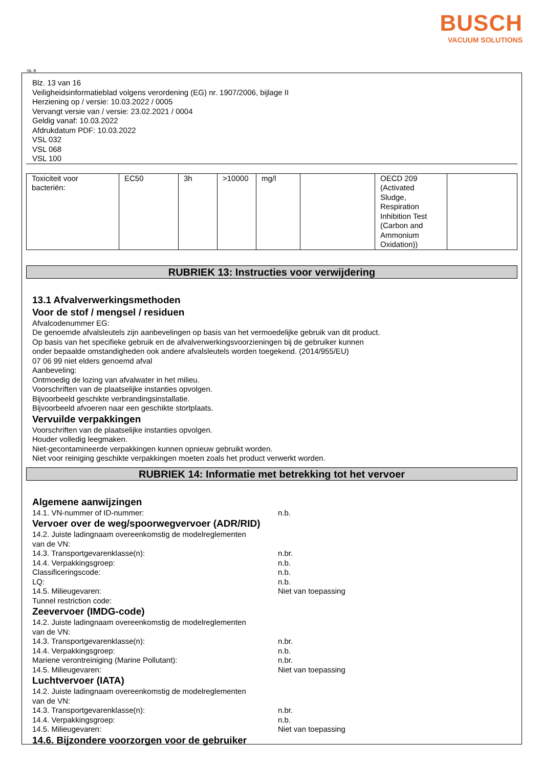BUSCH
VACUUM SOLUTIONS
NL B
Blz. 13 van 16
Veiligheidsinformatieblad volgens verordening (EG) nr. 1907/2006, bijlage II
Herziening op / versie: 10.03.2022 / 0005
Vervangt versie van / versie: 23.02.2021 / 0004
Geldig vanaf: 10.03.2022
Afdrukdatum PDF: 10.03.2022
VSL 032
VSL 068
VSL 100
| Toxiciteit voor bacteriën: | EC50 | 3h | >10000 | mg/l | | OECD 209 (Activated Sludge, Respiration Inhibition Test (Carbon and Ammonium Oxidation)) | |
RUBRIEK 13: Instructies voor verwijdering
13.1 Afvalverwerkingsmethoden
Voor de stof / mengsel / residuen
Afvalcodenummer EG:
De genoemde afvalsleutels zijn aanbevelingen op basis van het vermoedelijke gebruik van dit product.
Op basis van het specifieke gebruik en de afvalverwerkingsvoorzieningen bij de gebruiker kunnen
onder bepaalde omstandigheden ook andere afvalsleutels worden toegekend. (2014/955/EU)
07 06 99 niet elders genoemd afval
Aanbeveling:
Ontmoedig de lozing van afvalwater in het milieu.
Voorschriften van de plaatselijke instanties opvolgen.
Bijvoorbeeld geschikte verbrandingsinstallatie.
Bijvoorbeeld afvoeren naar een geschikte stortplaats.
Vervuilde verpakkingen
Voorschriften van de plaatselijke instanties opvolgen.
Houder volledig leegmaken.
Niet-gecontamineerde verpakkingen kunnen opnieuw gebruikt worden.
Niet voor reiniging geschikte verpakkingen moeten zoals het product verwerkt worden.
RUBRIEK 14: Informatie met betrekking tot het vervoer
Algemene aanwijzingen
14.1. VN-nummer of ID-nummer: n.b.
Vervoer over de weg/spoorwegvervoer (ADR/RID)
14.2. Juiste ladingnaam overeenkomstig de modelreglementen
van de VN:
14.3. Transportgevarenklasse(n): n.br.
14.4. Verpakkingsgroep: n.b.
Classificeringscode: n.b.
LQ: n.b.
14.5. Milieugevaren: Niet van toepassing
Tunnel restriction code:
Zeevervoer (IMDG-code)
14.2. Juiste ladingnaam overeenkomstig de modelreglementen
van de VN:
14.3. Transportgevarenklasse(n): n.br.
14.4. Verpakkingsgroep: n.b.
Mariene verontreiniging (Marine Pollutant): n.br.
14.5. Milieugevaren: Niet van toepassing
Luchtvervoer (IATA)
14.2. Juiste ladingnaam overeenkomstig de modelreglementen
van de VN:
14.3. Transportgevarenklasse(n): n.br.
14.4. Verpakkingsgroep: n.b.
14.5. Milieugevaren: Niet van toepassing
14.6. Bijzondere voorzorgen voor de gebruiker